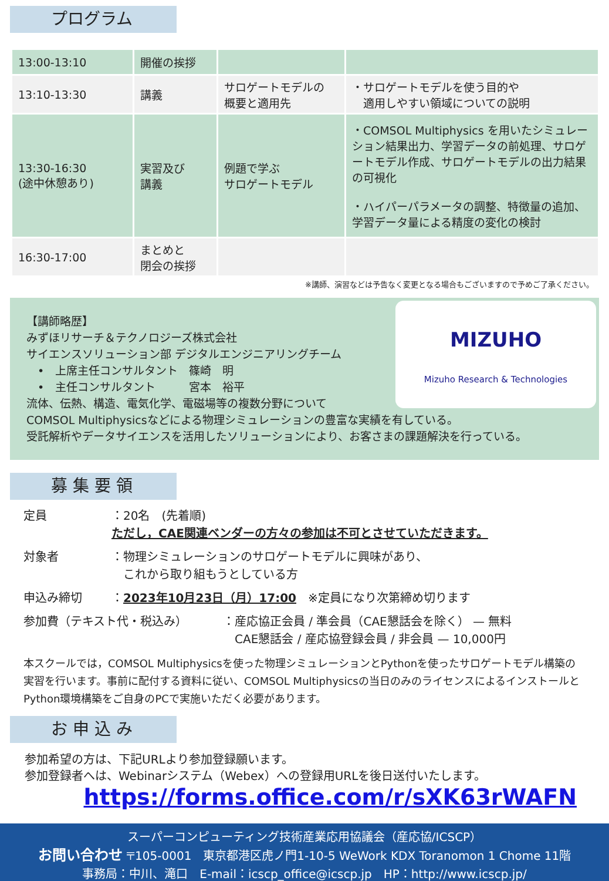プログラム
| 13:00-13:10 | 開催の挨拶 | | |
| 13:10-13:30 | 講義 | サロゲートモデルの 概要と適用先 | ・サロゲートモデルを使う目的や 適用しやすい領域についての説明 |
| 13:30-16:30 (途中休憩あり) | 実習及び 講義 | 例題で学ぶ サロゲートモデル | ・COMSOL Multiphysics を用いたシミュレーション結果出力、学習データの前処理、サロゲートモデル作成、サロゲートモデルの出力結果の可視化 ・ハイパーパラメータの調整、特徴量の追加、学習データ量による精度の変化の検討 |
| 16:30-17:00 | まとめと 閉会の挨拶 | | |
※講師、演習などは予告なく変更となる場合もございますので予めご了承ください。
MIZUHO
Mizuho Research & Technologies
【講師略歴】
みずほリサーチ＆テクノロジーズ株式会社
サイエンスソリューション部 デジタルエンジニアリングチーム
　•　上席主任コンサルタント　篠崎　明
　•　主任コンサルタント　　　宮本　裕平
流体、伝熱、構造、電気化学、電磁場等の複数分野について
COMSOL Multiphysicsなどによる物理シミュレーションの豊富な実績を有している。
受託解析やデータサイエンスを活用したソリューションにより、お客さまの課題解決を行っている。
募 集 要 領
定員 ：20名　(先着順)
ただし，CAE関連ベンダーの方々の参加は不可とさせていただきます。
対象者 ：物理シミュレーションのサロゲートモデルに興味があり、
　これから取り組もうとしている方
申込み締切 ：2023年10月23日（月）17:00　※定員になり次第締め切ります
参加費（テキスト代・税込み） ：産応協正会員 / 準会員（CAE懇話会を除く） — 無料
　CAE懇話会 / 産応協登録会員 / 非会員 — 10,000円
本スクールでは，COMSOL Multiphysicsを使った物理シミュレーションとPythonを使ったサロゲートモデル構築の実習を行います。事前に配付する資料に従い、COMSOL Multiphysicsの当日のみのライセンスによるインストールとPython環境構築をご自身のPCで実施いただく必要があります。
お 申 込 み
参加希望の方は、下記URLより参加登録願います。
参加登録者へは、Webinarシステム（Webex）への登録用URLを後日送付いたします。
https://forms.office.com/r/sXK63rWAFN
スーパーコンピューティング技術産業応用協議会（産応協/ICSCP）
お問い合わせ 〒105-0001　東京都港区虎ノ門1-10-5 WeWork KDX Toranomon 1 Chome 11階
事務局：中川、滝口　E-mail：icscp_office@icscp.jp　HP：http://www.icscp.jp/